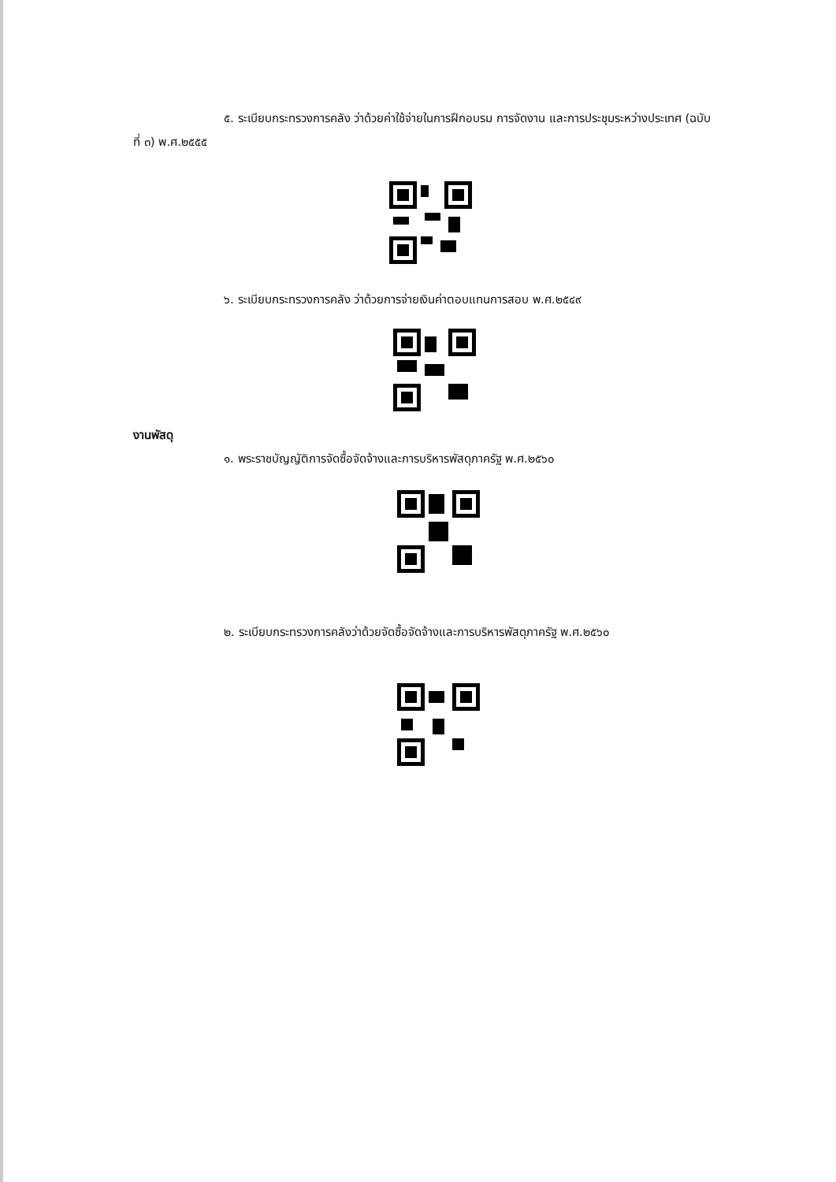๕. ระเบียบกระทรวงการคลัง ว่าด้วยค่าใช้จ่ายในการฝึกอบรม การจัดงาน และการประชุมระหว่างประเทศ (ฉบับที่ ๓) พ.ศ.๒๕๕๕
๖. ระเบียบกระทรวงการคลัง ว่าด้วยการจ่ายเงินค่าตอบแทนการสอบ พ.ศ.๒๕๔๙
งานพัสดุ
๑. พระราชบัญญัติการจัดซื้อจัดจ้างและการบริหารพัสดุภาครัฐ พ.ศ.๒๕๖๐
๒. ระเบียบกระทรวงการคลังว่าด้วยจัดซื้อจัดจ้างและการบริหารพัสดุภาครัฐ พ.ศ.๒๕๖๐